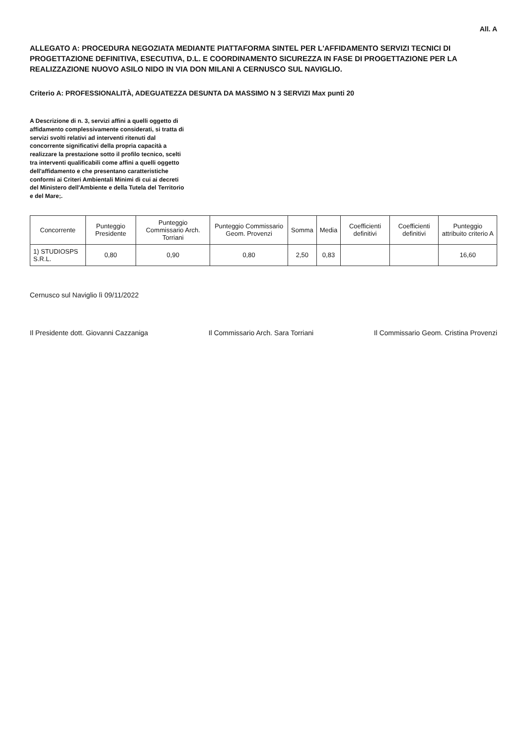All. A
ALLEGATO A: PROCEDURA NEGOZIATA MEDIANTE PIATTAFORMA SINTEL PER L'AFFIDAMENTO SERVIZI TECNICI DI PROGETTAZIONE DEFINITIVA, ESECUTIVA, D.L. E COORDINAMENTO SICUREZZA IN FASE DI PROGETTAZIONE PER LA REALIZZAZIONE NUOVO ASILO NIDO IN VIA DON MILANI A CERNUSCO SUL NAVIGLIO.
Criterio A: PROFESSIONALITÀ, ADEGUATEZZA DESUNTA DA MASSIMO N 3 SERVIZI Max punti 20
A Descrizione di n. 3, servizi affini a quelli oggetto di affidamento complessivamente considerati, si tratta di servizi svolti relativi ad interventi ritenuti dal concorrente significativi della propria capacità a realizzare la prestazione sotto il profilo tecnico, scelti tra interventi qualificabili come affini a quelli oggetto dell'affidamento e che presentano caratteristiche conformi ai Criteri Ambientali Minimi di cui ai decreti del Ministero dell'Ambiente e della Tutela del Territorio e del Mare;.
| Concorrente | Punteggio Presidente | Punteggio Commissario Arch. Torriani | Punteggio Commissario Geom. Provenzi | Somma | Media | Coefficienti definitivi | Coefficienti definitivi | Punteggio attribuito criterio A |
| --- | --- | --- | --- | --- | --- | --- | --- | --- |
| 1) STUDIOSPS S.R.L. | 0,80 | 0,90 | 0,80 | 2,50 | 0,83 | | | 16,60 |
Cernusco sul Naviglio lì 09/11/2022
Il Presidente dott. Giovanni Cazzaniga Il Commissario Arch. Sara Torriani Il Commissario Geom. Cristina Provenzi